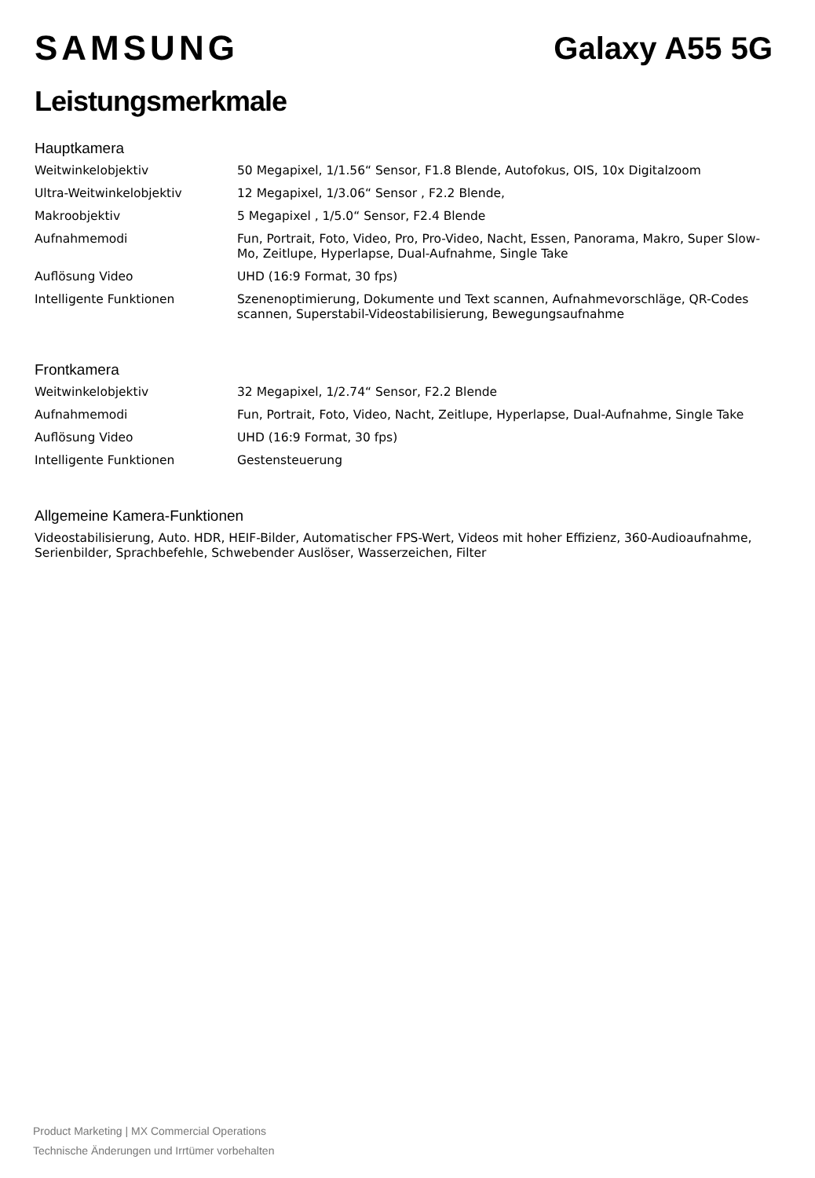SAMSUNG Galaxy A55 5G
Leistungsmerkmale
Hauptkamera
| Weitwinkelobjektiv | 50 Megapixel, 1/1.56“ Sensor, F1.8 Blende, Autofokus, OIS, 10x Digitalzoom |
| Ultra-Weitwinkelobjektiv | 12 Megapixel, 1/3.06“ Sensor , F2.2 Blende, |
| Makroobjektiv | 5 Megapixel , 1/5.0“ Sensor, F2.4 Blende |
| Aufnahmemodi | Fun, Portrait, Foto, Video, Pro, Pro-Video, Nacht, Essen, Panorama, Makro, Super Slow-Mo, Zeitlupe, Hyperlapse, Dual-Aufnahme, Single Take |
| Auflösung Video | UHD (16:9 Format, 30 fps) |
| Intelligente Funktionen | Szenenoptimierung, Dokumente und Text scannen, Aufnahmevorschläge, QR-Codes scannen, Superstabil-Videostabilisierung, Bewegungsaufnahme |
Frontkamera
| Weitwinkelobjektiv | 32 Megapixel, 1/2.74“ Sensor, F2.2 Blende |
| Aufnahmemodi | Fun, Portrait, Foto, Video, Nacht, Zeitlupe, Hyperlapse, Dual-Aufnahme, Single Take |
| Auflösung Video | UHD (16:9 Format, 30 fps) |
| Intelligente Funktionen | Gestensteuerung |
Allgemeine Kamera-Funktionen
Videostabilisierung, Auto. HDR, HEIF-Bilder, Automatischer FPS-Wert, Videos mit hoher Effizienz, 360-Audioaufnahme, Serienbilder, Sprachbefehle, Schwebender Auslöser, Wasserzeichen, Filter
Product Marketing | MX Commercial Operations
Technische Änderungen und Irrtümer vorbehalten